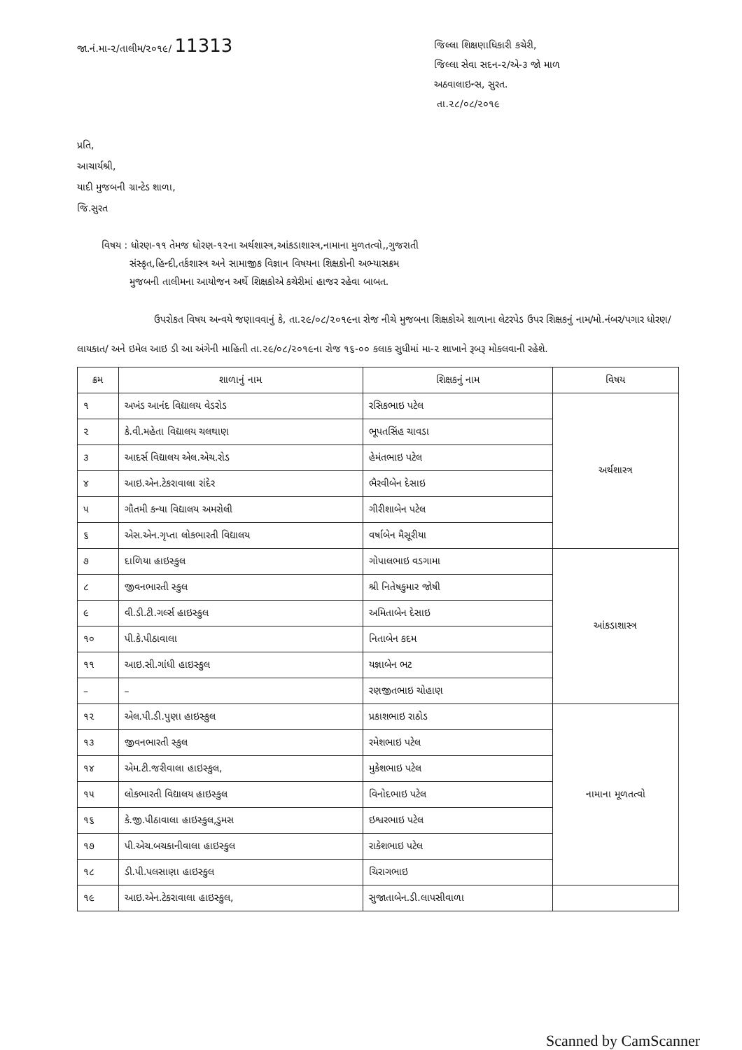જા.નં.મા-૨/તાલીમ/૨૦૧૯/ 11313
જિલ્લા શિક્ષણાધિકારી કચેરી,
જિલ્લા સેવા સદન-૨/એ-૩ જો માળ
અઠવાલાઇન્સ, સુરત.
તા.૨૮/૦૮/૨૦૧૯
પ્રતિ,
આચાર્યશ્રી,
યાદી મુજબની ગ્રાન્ટેડ શાળા,
જિ.સુરત
વિષય : ધોરણ-૧૧ તેમજ ધોરણ-૧૨ના અર્થશાસ્ત્ર,આંકડાશાસ્ત્ર,નામાના મુળતત્વો,,ગુજરાતી
સંસ્કૃત,હિન્દી,તર્કશાસ્ત્ર અને સામાજીક વિજ્ઞાન વિષયના શિક્ષકોની અભ્યાસક્રમ
મુજબની તાલીમના આયોજન અર્થે શિક્ષકોએ કચેરીમાં હાજર રહેવા બાબત.
ઉપરોકત વિષય અન્વયે જણાવવાનું કે, તા.૨૯/૦૮/૨૦૧૯ના રોજ નીચે મુજબના શિક્ષકોએ શાળાના લેટરપેડ ઉપર શિક્ષકનું નામ/મો.નંબર/પગાર ધોરણ/લાયકાત/ અને ઇમેલ આઇ ડી આ અંગેની માહિતી તા.૨૯/૦૮/૨૦૧૯ના રોજ ૧૬-૦૦ કલાક સુધીમાં મા-૨ શાખાને રૂબરૂ મોકલવાની રહેશે.
| ક્રમ | શાળાનું નામ | શિક્ષકનું નામ | વિષય |
| --- | --- | --- | --- |
| ૧ | અખંડ આનંદ વિદ્યાલય વેડરોડ | રસિકભાઇ પટેલ | અર્થશાસ્ત્ર |
| ૨ | કે.વી.મહેતા વિદ્યાલય ચલથાણ | ભૂપતસિંહ ચાવડા | |
| ૩ | આદર્સ વિદ્યાલય એલ.એચ.રોડ | હેમંતભાઇ પટેલ | |
| ૪ | આઇ.એન.ટેકરાવાલા રાંદેર | ભૈરવીબેન દેસાઇ | |
| ૫ | ગૌતમી કન્યા વિદ્યાલય અમરોલી | ગીરીશાબેન પટેલ | |
| ૬ | એસ.એન.ગૃપ્તા લોકભારતી વિદ્યાલય | વર્ષાબેન મૈસૂરીયા | |
| ૭ | દાળિયા હાઇસ્કુલ | ગોપાલભાઇ વડગામા | આંકડાશાસ્ત્ર |
| ૮ | જીવનભારતી સ્કુલ | શ્રી નિતેષકુમાર જોષી | |
| ૯ | વી.ડી.ટી.ગર્લ્સ હાઇસ્કુલ | અમિતાબેન દેસાઇ | |
| ૧૦ | પી.કે.પીઠાવાલા | નિતાબેન કદમ | |
| ૧૧ | આઇ.સી.ગાંધી હાઇસ્કુલ | યજ્ઞાબેન ભટ | |
| – | – | રણજીતભાઇ ચોહાણ | |
| ૧૨ | એલ.પી.ડી.પુણા હાઇસ્કુલ | પ્રકાશભાઇ રાઠોડ | નામાના મૂળતત્વો |
| ૧૩ | જીવનભારતી સ્કુલ | રમેશભાઇ પટેલ | |
| ૧૪ | એમ.ટી.જરીવાલા હાઇસ્કુલ, | મુકેશભાઇ પટેલ | |
| ૧૫ | લોકભારતી વિદ્યાલય હાઇસ્કુલ | વિનોદભાઇ પટેલ | |
| ૧૬ | કે.જી.પીઠાવાલા હાઇસ્કુલ,ડુમસ | ઇશ્વરભાઇ પટેલ | |
| ૧૭ | પી.એચ.બચકાનીવાલા હાઇસ્કુલ | રાકેશભાઇ પટેલ | |
| ૧૮ | ડી.પી.પલસાણા હાઇસ્કુલ | ચિરાગભાઇ | |
| ૧૯ | આઇ.એન.ટેકરાવાલા હાઇસ્કુલ, | સુજાતાબેન.ડી.લાપસીવાળા | |
Scanned by CamScanner